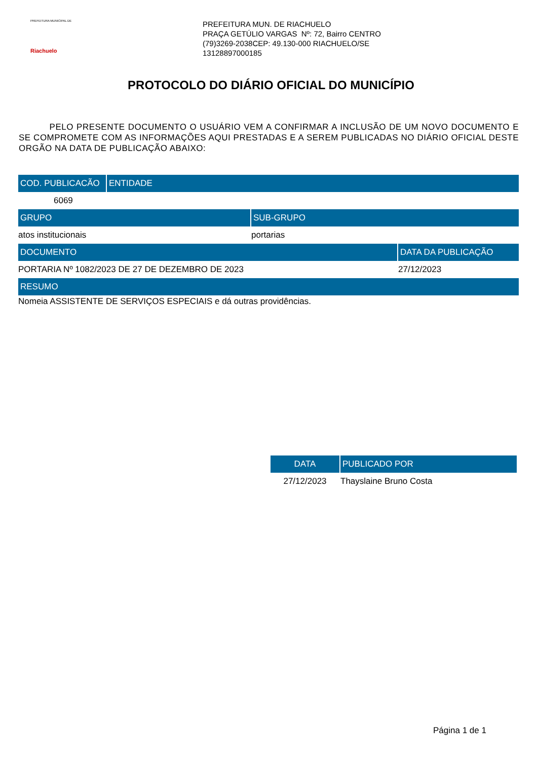PREFEITURA MUNICIPAL DE
Riachuelo
PREFEITURA MUN. DE RIACHUELO
PRAÇA GETÚLIO VARGAS Nº: 72, Bairro CENTRO
(79)3269-2038CEP: 49.130-000 RIACHUELO/SE
13128897000185
PROTOCOLO DO DIÁRIO OFICIAL DO MUNICÍPIO
PELO PRESENTE DOCUMENTO O USUÁRIO VEM A CONFIRMAR A INCLUSÃO DE UM NOVO DOCUMENTO E SE COMPROMETE COM AS INFORMAÇÕES AQUI PRESTADAS E A SEREM PUBLICADAS NO DIÁRIO OFICIAL DESTE ORGÃO NA DATA DE PUBLICAÇÃO ABAIXO:
| COD. PUBLICACÃO | ENTIDADE |
| --- | --- |
| 6069 | |
| GRUPO | SUB-GRUPO |
| --- | --- |
| atos institucionais | portarias |
| DOCUMENTO | DATA DA PUBLICAÇÃO |
| --- | --- |
| PORTARIA Nº 1082/2023 DE 27 DE DEZEMBRO DE 2023 | 27/12/2023 |
| RESUMO |
| --- |
| Nomeia ASSISTENTE DE SERVIÇOS ESPECIAIS e dá outras providências. |
| DATA | PUBLICADO POR |
| --- | --- |
| 27/12/2023 | Thayslaine Bruno Costa |
Página 1 de 1